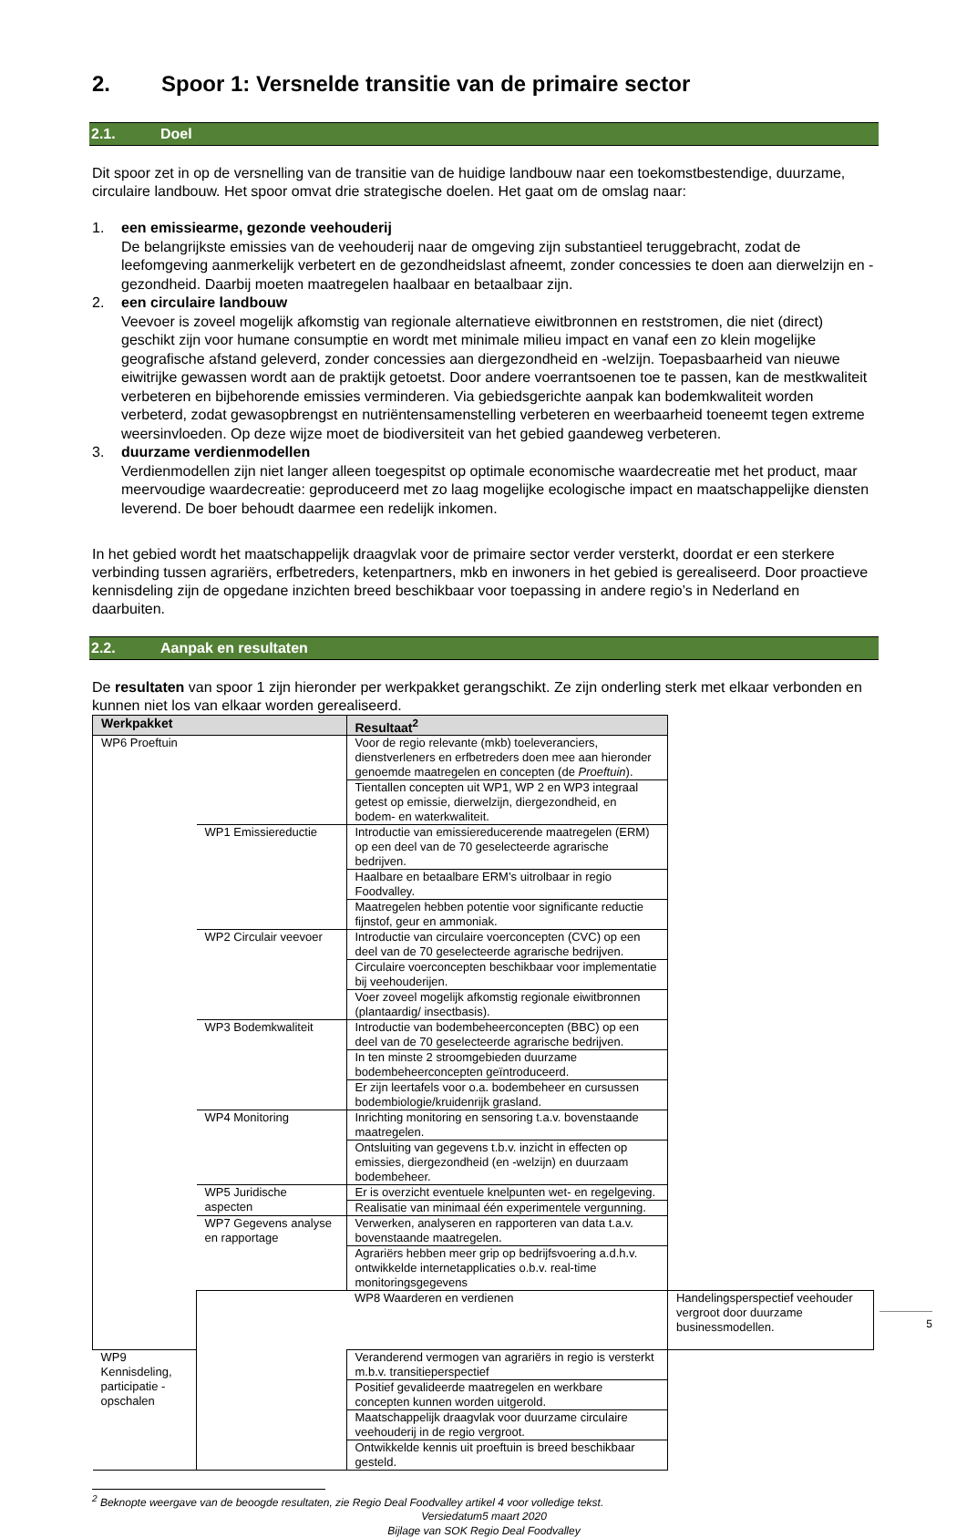2. Spoor 1: Versnelde transitie van de primaire sector
2.1. Doel
Dit spoor zet in op de versnelling van de transitie van de huidige landbouw naar een toekomstbestendige, duurzame, circulaire landbouw. Het spoor omvat drie strategische doelen. Het gaat om de omslag naar:
1. een emissiearme, gezonde veehouderij
De belangrijkste emissies van de veehouderij naar de omgeving zijn substantieel teruggebracht, zodat de leefomgeving aanmerkelijk verbetert en de gezondheidslast afneemt, zonder concessies te doen aan dierwelzijn en -gezondheid. Daarbij moeten maatregelen haalbaar en betaalbaar zijn.
2. een circulaire landbouw
Veevoer is zoveel mogelijk afkomstig van regionale alternatieve eiwitbronnen en reststromen, die niet (direct) geschikt zijn voor humane consumptie en wordt met minimale milieu impact en vanaf een zo klein mogelijke geografische afstand geleverd, zonder concessies aan diergezondheid en -welzijn. Toepasbaarheid van nieuwe eiwitrijke gewassen wordt aan de praktijk getoetst. Door andere voerrantsoenen toe te passen, kan de mestkwaliteit verbeteren en bijbehorende emissies verminderen. Via gebiedsgerichte aanpak kan bodemkwaliteit worden verbeterd, zodat gewasopbrengst en nutriëntensamenstelling verbeteren en weerbaarheid toeneemt tegen extreme weersinvloeden. Op deze wijze moet de biodiversiteit van het gebied gaandeweg verbeteren.
3. duurzame verdienmodellen
Verdienmodellen zijn niet langer alleen toegespitst op optimale economische waardecreatie met het product, maar meervoudige waardecreatie: geproduceerd met zo laag mogelijke ecologische impact en maatschappelijke diensten leverend. De boer behoudt daarmee een redelijk inkomen.
In het gebied wordt het maatschappelijk draagvlak voor de primaire sector verder versterkt, doordat er een sterkere verbinding tussen agrariërs, erfbetreders, ketenpartners, mkb en inwoners in het gebied is gerealiseerd. Door proactieve kennisdeling zijn de opgedane inzichten breed beschikbaar voor toepassing in andere regio’s in Nederland en daarbuiten.
2.2. Aanpak en resultaten
De resultaten van spoor 1 zijn hieronder per werkpakket gerangschikt. Ze zijn onderling sterk met elkaar verbonden en kunnen niet los van elkaar worden gerealiseerd.
| Werkpakket | | Resultaat<sup>2</sup> | |
| --- | --- | --- | --- |
| WP6 Proeftuin | | Voor de regio relevante (mkb) toeleveranciers, dienstverleners en erfbetreders doen mee aan hieronder genoemde maatregelen en concepten (de Proeftuin ). | |
| | | Tientallen concepten uit WP1, WP 2 en WP3 integraal getest op emissie, dierwelzijn, diergezondheid, en bodem- en waterkwaliteit. | |
| | WP1 Emissiereductie | Introductie van emissiereducerende maatregelen (ERM) op een deel van de 70 geselecteerde agrarische bedrijven. | |
| | | Haalbare en betaalbare ERM’s uitrolbaar in regio Foodvalley. | |
| | | Maatregelen hebben potentie voor significante reductie fijnstof, geur en ammoniak. | |
| | WP2 Circulair veevoer | Introductie van circulaire voerconcepten (CVC) op een deel van de 70 geselecteerde agrarische bedrijven. | |
| | | Circulaire voerconcepten beschikbaar voor implementatie bij veehouderijen. | |
| | | Voer zoveel mogelijk afkomstig regionale eiwitbronnen (plantaardig/ insectbasis). | |
| | WP3 Bodemkwaliteit | Introductie van bodembeheerconcepten (BBC) op een deel van de 70 geselecteerde agrarische bedrijven. | |
| | | In ten minste 2 stroomgebieden duurzame bodembeheerconcepten geïntroduceerd. | |
| | | Er zijn leertafels voor o.a. bodembeheer en cursussen bodembiologie/kruidenrijk grasland. | |
| | WP4 Monitoring | Inrichting monitoring en sensoring t.a.v. bovenstaande maatregelen. | |
| | | Ontsluiting van gegevens t.b.v. inzicht in effecten op emissies, diergezondheid (en -welzijn) en duurzaam bodembeheer. | |
| | WP5 Juridische aspecten | Er is overzicht eventuele knelpunten wet- en regelgeving. | |
| | | Realisatie van minimaal één experimentele vergunning. | |
| | WP7 Gegevens analyse en rapportage | Verwerken, analyseren en rapporteren van data t.a.v. bovenstaande maatregelen. | |
| | | Agrariërs hebben meer grip op bedrijfsvoering a.d.h.v. ontwikkelde internetapplicaties o.b.v. real-time monitoringsgegevens | |
| | | WP8 Waarderen en verdienen | Handelingsperspectief veehouder vergroot door duurzame businessmodellen. |
| WP9 Kennisdeling, participatie - opschalen | | Veranderend vermogen van agrariërs in regio is versterkt m.b.v. transitieperspectief | |
| | | Positief gevalideerde maatregelen en werkbare concepten kunnen worden uitgerold. | |
| | | Maatschappelijk draagvlak voor duurzame circulaire veehouderij in de regio vergroot. | |
| | | Ontwikkelde kennis uit proeftuin is breed beschikbaar gesteld. | |
<sup>2</sup> Beknopte weergave van de beoogde resultaten, zie Regio Deal Foodvalley artikel 4 voor volledige tekst.
Versiedatum5 maart 2020
Bijlage van SOK Regio Deal Foodvalley
5